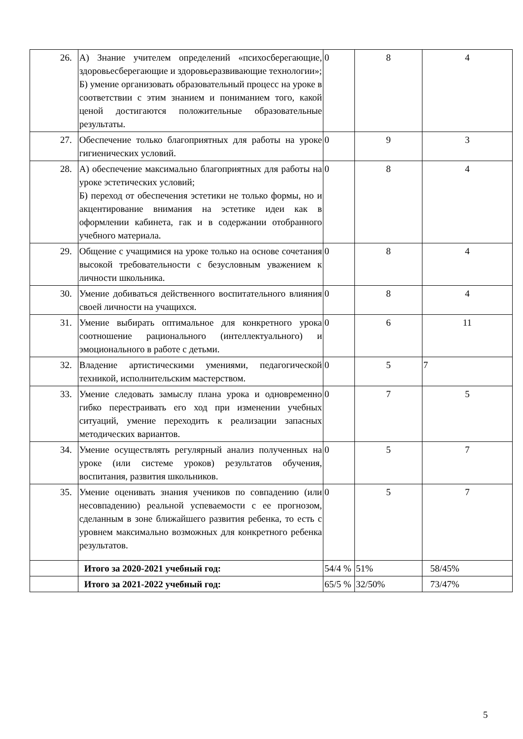| 26. | А) Знание учителем определений «психосберегающие, здоровьесберегающие и здоровьеразвивающие технологии»; Б) умение организовать образовательный процесс на уроке в соответствии с этим знанием и пониманием того, какой ценой достигаются положительные образовательные результаты. | 0 | 8 | 4 |
| 27. | Обеспечение только благоприятных для работы на уроке гигиенических условий. | 0 | 9 | 3 |
| 28. | А) обеспечение максимально благоприятных для работы на уроке эстетических условий; Б) переход от обеспечения эстетики не только формы, но и акцентирование внимания на эстетике идеи как в оформлении кабинета, гак и в содержании отобранного учебного материала. | 0 | 8 | 4 |
| 29. | Общение с учащимися на уроке только на основе сочетания высокой требовательности с безусловным уважением к личности школьника. | 0 | 8 | 4 |
| 30. | Умение добиваться действенного воспитательного влияния своей личности на учащихся. | 0 | 8 | 4 |
| 31. | Умение выбирать оптимальное для конкретного урока соотношение рационального (интеллектуального) и эмоционального в работе с детьми. | 0 | 6 | 11 |
| 32. | Владение артистическими умениями, педагогической техникой, исполнительским мастерством. | 0 | 5 | 7 |
| 33. | Умение следовать замыслу плана урока и одновременно гибко перестраивать его ход при изменении учебных ситуаций, умение переходить к реализации запасных методических вариантов. | 0 | 7 | 5 |
| 34. | Умение осуществлять регулярный анализ полученных на уроке (или системе уроков) результатов обучения, воспитания, развития школьников. | 0 | 5 | 7 |
| 35. | Умение оценивать знания учеников по совпадению (или несовпадению) реальной успеваемости с ее прогнозом, сделанным в зоне ближайшего развития ребенка, то есть с уровнем максимально возможных для конкретного ребенка результатов. | 0 | 5 | 7 |
| | Итого за 2020-2021 учебный год: | 54/4 % | 51% | 58/45% |
| | Итого за 2021-2022 учебный год: | 65/5 % | 32/50% | 73/47% |
5